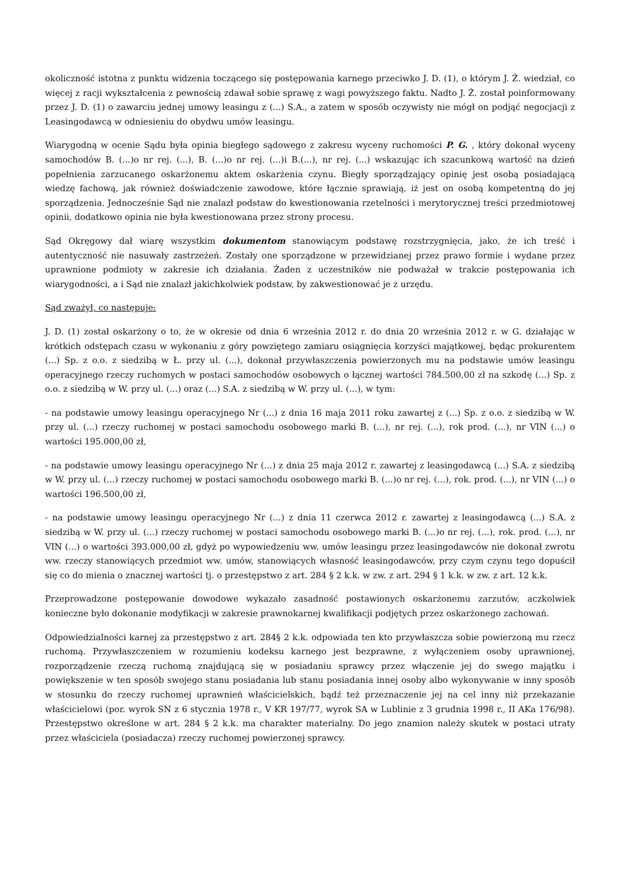okoliczność istotna z punktu widzenia toczącego się postępowania karnego przeciwko J. D. (1), o którym J. Ż. wiedział, co więcej z racji wykształcenia z pewnością zdawał sobie sprawę z wagi powyższego faktu. Nadto J. Ż. został poinformowany przez J. D. (1) o zawarciu jednej umowy leasingu z (...) S.A., a zatem w sposób oczywisty nie mógł on podjąć negocjacji z Leasingodawcą w odniesieniu do obydwu umów leasingu.
Wiarygodną w ocenie Sądu była opinia biegłego sądowego z zakresu wyceny ruchomości P. G. , który dokonał wyceny samochodów B. (...)o nr rej. (...), B. (...)o nr rej. (...)i B.(...), nr rej. (...) wskazując ich szacunkową wartość na dzień popełnienia zarzucanego oskarżonemu aktem oskarżenia czynu. Biegły sporządzający opinię jest osobą posiadającą wiedzę fachową, jak również doświadczenie zawodowe, które łącznie sprawiają, iż jest on osobą kompetentną do jej sporządzenia. Jednocześnie Sąd nie znalazł podstaw do kwestionowania rzetelności i merytorycznej treści przedmiotowej opinii, dodatkowo opinia nie była kwestionowana przez strony procesu.
Sąd Okręgowy dał wiarę wszystkim dokumentom stanowiącym podstawę rozstrzygnięcia, jako, że ich treść i autentyczność nie nasuwały zastrzeżeń. Zostały one sporządzone w przewidzianej przez prawo formie i wydane przez uprawnione podmioty w zakresie ich działania. Żaden z uczestników nie podważał w trakcie postępowania ich wiarygodności, a i Sąd nie znalazł jakichkolwiek podstaw, by zakwestionować je z urzędu.
Sąd zważył, co następuje:
J. D. (1) został oskarżony o to, że w okresie od dnia 6 września 2012 r. do dnia 20 września 2012 r. w G. działając w krótkich odstępach czasu w wykonaniu z góry powziętego zamiaru osiągnięcia korzyści majątkowej, będąc prokurentem (...) Sp. z o.o. z siedzibą w Ł. przy ul. (...), dokonał przywłaszczenia powierzonych mu na podstawie umów leasingu operacyjnego rzeczy ruchomych w postaci samochodów osobowych o łącznej wartości 784.500,00 zł na szkodę (...) Sp. z o.o. z siedzibą w W. przy ul. (...) oraz (...) S.A. z siedzibą w W. przy ul. (...), w tym:
- na podstawie umowy leasingu operacyjnego Nr (...) z dnia 16 maja 2011 roku zawartej z (...) Sp. z o.o. z siedzibą w W. przy ul. (...) rzeczy ruchomej w postaci samochodu osobowego marki B. (...), nr rej. (...), rok prod. (...), nr VIN (...) o wartości 195.000,00 zł,
- na podstawie umowy leasingu operacyjnego Nr (...) z dnia 25 maja 2012 r. zawartej z leasingodawcą (...) S.A. z siedzibą w W. przy ul. (...) rzeczy ruchomej w postaci samochodu osobowego marki B. (...)o nr rej. (...), rok. prod. (...), nr VIN (...) o wartości 196.500,00 zł,
- na podstawie umowy leasingu operacyjnego Nr (...) z dnia 11 czerwca 2012 r. zawartej z leasingodawcą (...) S.A. z siedzibą w W. przy ul. (...) rzeczy ruchomej w postaci samochodu osobowego marki B. (...)o nr rej. (...), rok. prod. (...), nr VIN (...) o wartości 393.000,00 zł, gdyż po wypowiedzeniu ww. umów leasingu przez leasingodawców nie dokonał zwrotu ww. rzeczy stanowiących przedmiot ww. umów, stanowiących własność leasingodawców, przy czym czynu tego dopuścił się co do mienia o znacznej wartości tj. o przestępstwo z art. 284 § 2 k.k. w zw. z art. 294 § 1 k.k. w zw. z art. 12 k.k.
Przeprowadzone postępowanie dowodowe wykazało zasadność postawionych oskarżonemu zarzutów, aczkolwiek konieczne było dokonanie modyfikacji w zakresie prawnokarnej kwalifikacji podjętych przez oskarżonego zachowań.
Odpowiedzialności karnej za przestępstwo z art. 284§ 2 k.k. odpowiada ten kto przywłaszcza sobie powierzoną mu rzecz ruchomą. Przywłaszczeniem w rozumieniu kodeksu karnego jest bezprawne, z wyłączeniem osoby uprawnionej, rozporządzenie rzeczą ruchomą znajdującą się w posiadaniu sprawcy przez włączenie jej do swego majątku i powiększenie w ten sposób swojego stanu posiadania lub stanu posiadania innej osoby albo wykonywanie w inny sposób w stosunku do rzeczy ruchomej uprawnień właścicielskich, bądź też przeznaczenie jej na cel inny niż przekazanie właścicielowi (por. wyrok SN z 6 stycznia 1978 r., V KR 197/77, wyrok SA w Lublinie z 3 grudnia 1998 r., II AKa 176/98). Przestępstwo określone w art. 284 § 2 k.k. ma charakter materialny. Do jego znamion należy skutek w postaci utraty przez właściciela (posiadacza) rzeczy ruchomej powierzonej sprawcy.